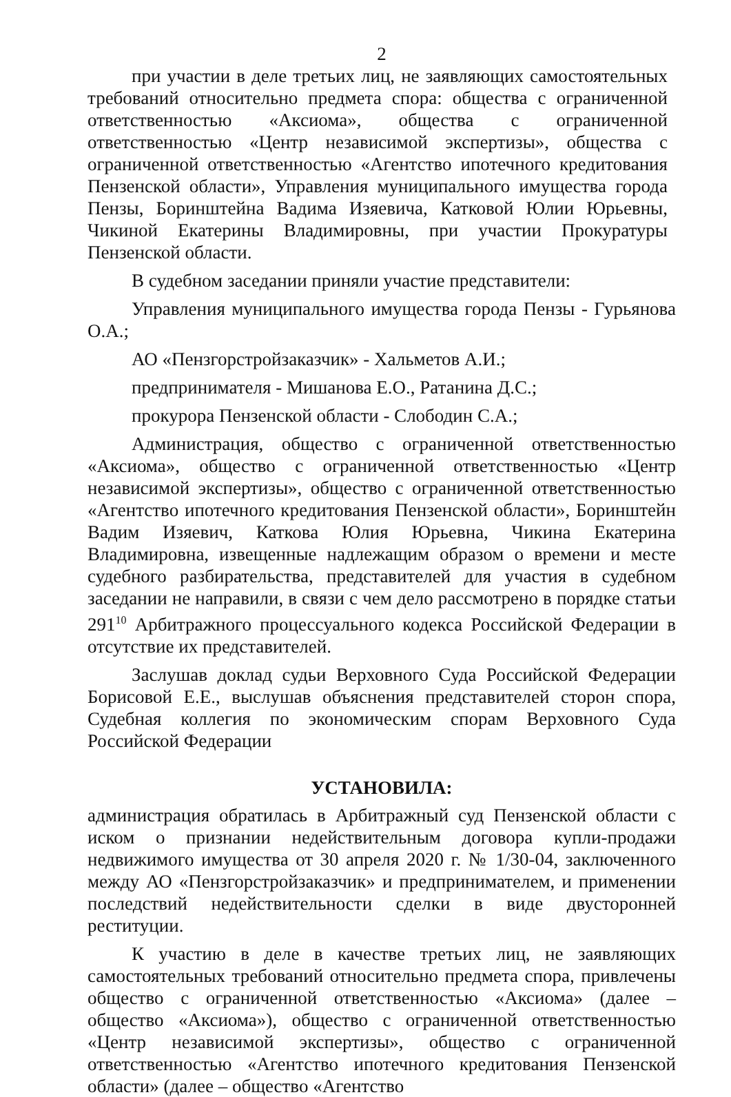2
при участии в деле третьих лиц, не заявляющих самостоятельных требований относительно предмета спора: общества с ограниченной ответственностью «Аксиома», общества с ограниченной ответственностью «Центр независимой экспертизы», общества с ограниченной ответственностью «Агентство ипотечного кредитования Пензенской области», Управления муниципального имущества города Пензы, Боринштейна Вадима Изяевича, Катковой Юлии Юрьевны, Чикиной Екатерины Владимировны, при участии Прокуратуры Пензенской области.
В судебном заседании приняли участие представители:
Управления муниципального имущества города Пензы - Гурьянова О.А.;
АО «Пензгорстройзаказчик» - Хальметов А.И.;
предпринимателя - Мишанова Е.О., Ратанина Д.С.;
прокурора Пензенской области - Слободин С.А.;
Администрация, общество с ограниченной ответственностью «Аксиома», общество с ограниченной ответственностью «Центр независимой экспертизы», общество с ограниченной ответственностью «Агентство ипотечного кредитования Пензенской области», Боринштейн Вадим Изяевич, Каткова Юлия Юрьевна, Чикина Екатерина Владимировна, извещенные надлежащим образом о времени и месте судебного разбирательства, представителей для участия в судебном заседании не направили, в связи с чем дело рассмотрено в порядке статьи 291<sup>10</sup> Арбитражного процессуального кодекса Российской Федерации в отсутствие их представителей.
Заслушав доклад судьи Верховного Суда Российской Федерации Борисовой Е.Е., выслушав объяснения представителей сторон спора, Судебная коллегия по экономическим спорам Верховного Суда Российской Федерации
УСТАНОВИЛА:
администрация обратилась в Арбитражный суд Пензенской области с иском о признании недействительным договора купли-продажи недвижимого имущества от 30 апреля 2020 г. № 1/30-04, заключенного между АО «Пензгорстройзаказчик» и предпринимателем, и применении последствий недействительности сделки в виде двусторонней реституции.
К участию в деле в качестве третьих лиц, не заявляющих самостоятельных требований относительно предмета спора, привлечены общество с ограниченной ответственностью «Аксиома» (далее – общество «Аксиома»), общество с ограниченной ответственностью «Центр независимой экспертизы», общество с ограниченной ответственностью «Агентство ипотечного кредитования Пензенской области» (далее – общество «Агентство